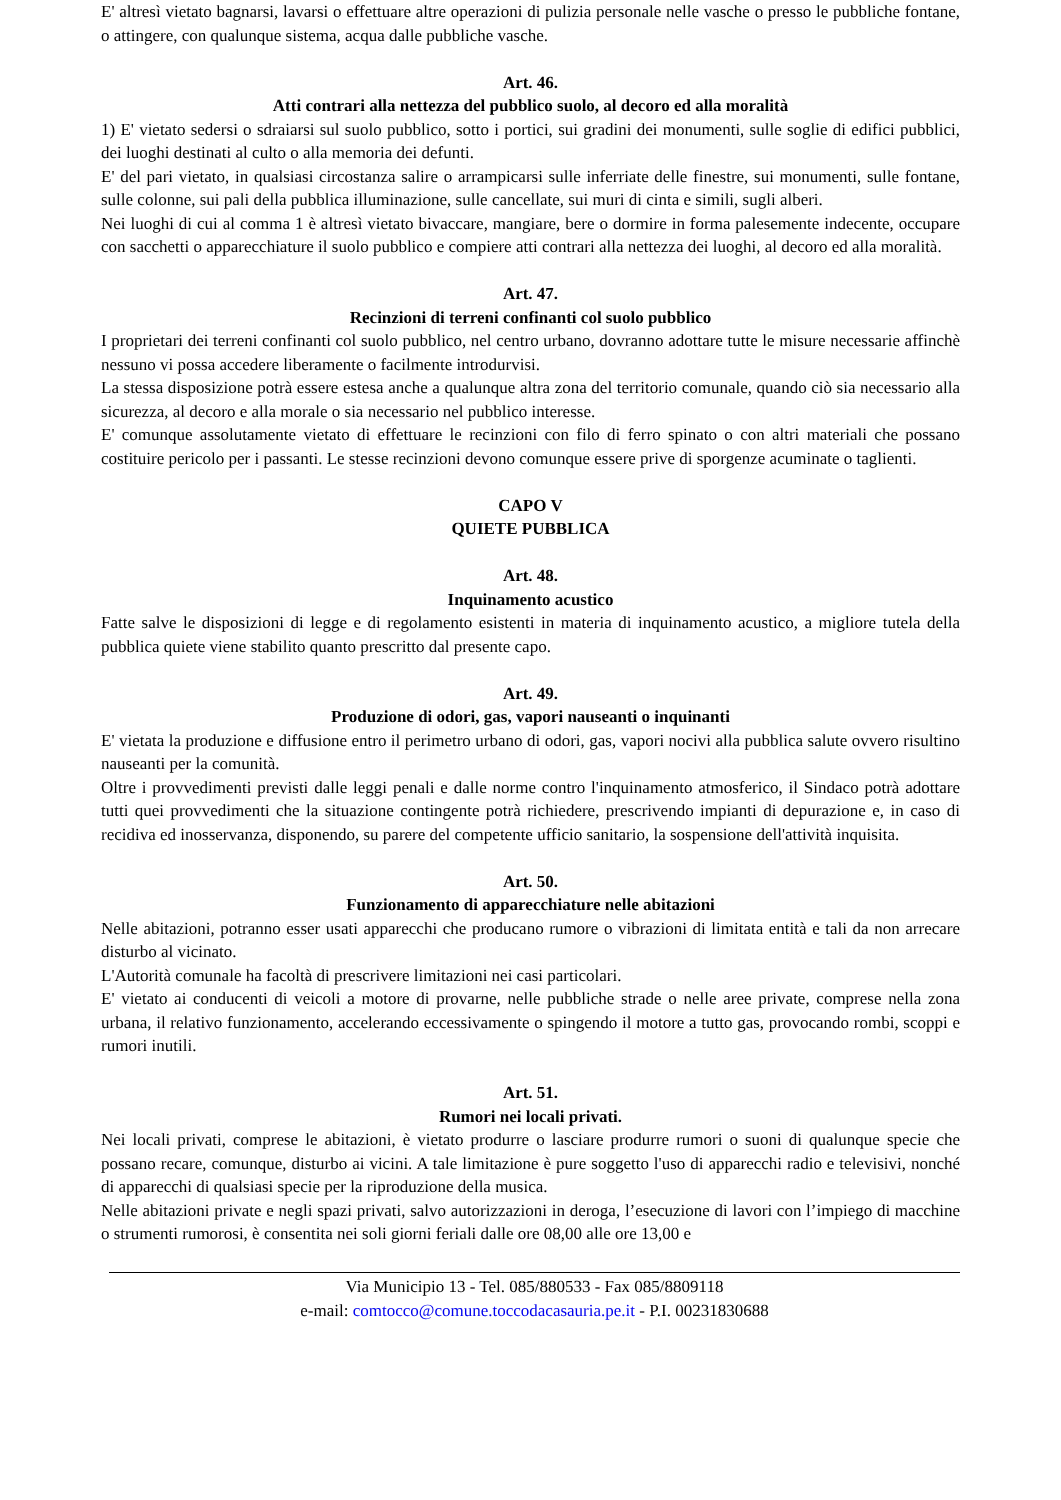E' altresì vietato bagnarsi, lavarsi o effettuare altre operazioni di pulizia personale nelle vasche o presso le pubbliche fontane, o attingere, con qualunque sistema, acqua dalle pubbliche vasche.
Art. 46.
Atti contrari alla nettezza del pubblico suolo, al decoro ed alla moralità
1) E' vietato sedersi o sdraiarsi sul suolo pubblico, sotto i portici, sui gradini dei monumenti, sulle soglie di edifici pubblici, dei luoghi destinati al culto o alla memoria dei defunti.
E' del pari vietato, in qualsiasi circostanza salire o arrampicarsi sulle inferriate delle finestre, sui monumenti, sulle fontane, sulle colonne, sui pali della pubblica illuminazione, sulle cancellate, sui muri di cinta e simili, sugli alberi.
Nei luoghi di cui al comma 1 è altresì vietato bivaccare, mangiare, bere o dormire in forma palesemente indecente, occupare con sacchetti o apparecchiature il suolo pubblico e compiere atti contrari alla nettezza dei luoghi, al decoro ed alla moralità.
Art. 47.
Recinzioni di terreni confinanti col suolo pubblico
I proprietari dei terreni confinanti col suolo pubblico, nel centro urbano, dovranno adottare tutte le misure necessarie affinchè nessuno vi possa accedere liberamente o facilmente introdurvisi.
La stessa disposizione potrà essere estesa anche a qualunque altra zona del territorio comunale, quando ciò sia necessario alla sicurezza, al decoro e alla morale o sia necessario nel pubblico interesse.
E' comunque assolutamente vietato di effettuare le recinzioni con filo di ferro spinato o con altri materiali che possano costituire pericolo per i passanti. Le stesse recinzioni devono comunque essere prive di sporgenze acuminate o taglienti.
CAPO V
QUIETE PUBBLICA
Art. 48.
Inquinamento acustico
Fatte salve le disposizioni di legge e di regolamento esistenti in materia di inquinamento acustico, a migliore tutela della pubblica quiete viene stabilito quanto prescritto dal presente capo.
Art. 49.
Produzione di odori, gas, vapori nauseanti o inquinanti
E' vietata la produzione e diffusione entro il perimetro urbano di odori, gas, vapori nocivi alla pubblica salute ovvero risultino nauseanti per la comunità.
Oltre i provvedimenti previsti dalle leggi penali e dalle norme contro l'inquinamento atmosferico, il Sindaco potrà adottare tutti quei provvedimenti che la situazione contingente potrà richiedere, prescrivendo impianti di depurazione e, in caso di recidiva ed inosservanza, disponendo, su parere del competente ufficio sanitario, la sospensione dell'attività inquisita.
Art. 50.
Funzionamento di apparecchiature nelle abitazioni
Nelle abitazioni, potranno esser usati apparecchi che producano rumore o vibrazioni di limitata entità e tali da non arrecare disturbo al vicinato.
L'Autorità comunale ha facoltà di prescrivere limitazioni nei casi particolari.
E' vietato ai conducenti di veicoli a motore di provarne, nelle pubbliche strade o nelle aree private, comprese nella zona urbana, il relativo funzionamento, accelerando eccessivamente o spingendo il motore a tutto gas, provocando rombi, scoppi e rumori inutili.
Art. 51.
Rumori nei locali privati.
Nei locali privati, comprese le abitazioni, è vietato produrre o lasciare produrre rumori o suoni di qualunque specie che possano recare, comunque, disturbo ai vicini. A tale limitazione è pure soggetto l'uso di apparecchi radio e televisivi, nonché di apparecchi di qualsiasi specie per la riproduzione della musica.
Nelle abitazioni private e negli spazi privati, salvo autorizzazioni in deroga, l’esecuzione di lavori con l’impiego di macchine o strumenti rumorosi, è consentita nei soli giorni feriali dalle ore 08,00 alle ore 13,00 e
Via Municipio 13 - Tel. 085/880533 - Fax 085/8809118
e-mail: comtocco@comune.toccodacasauria.pe.it - P.I. 00231830688